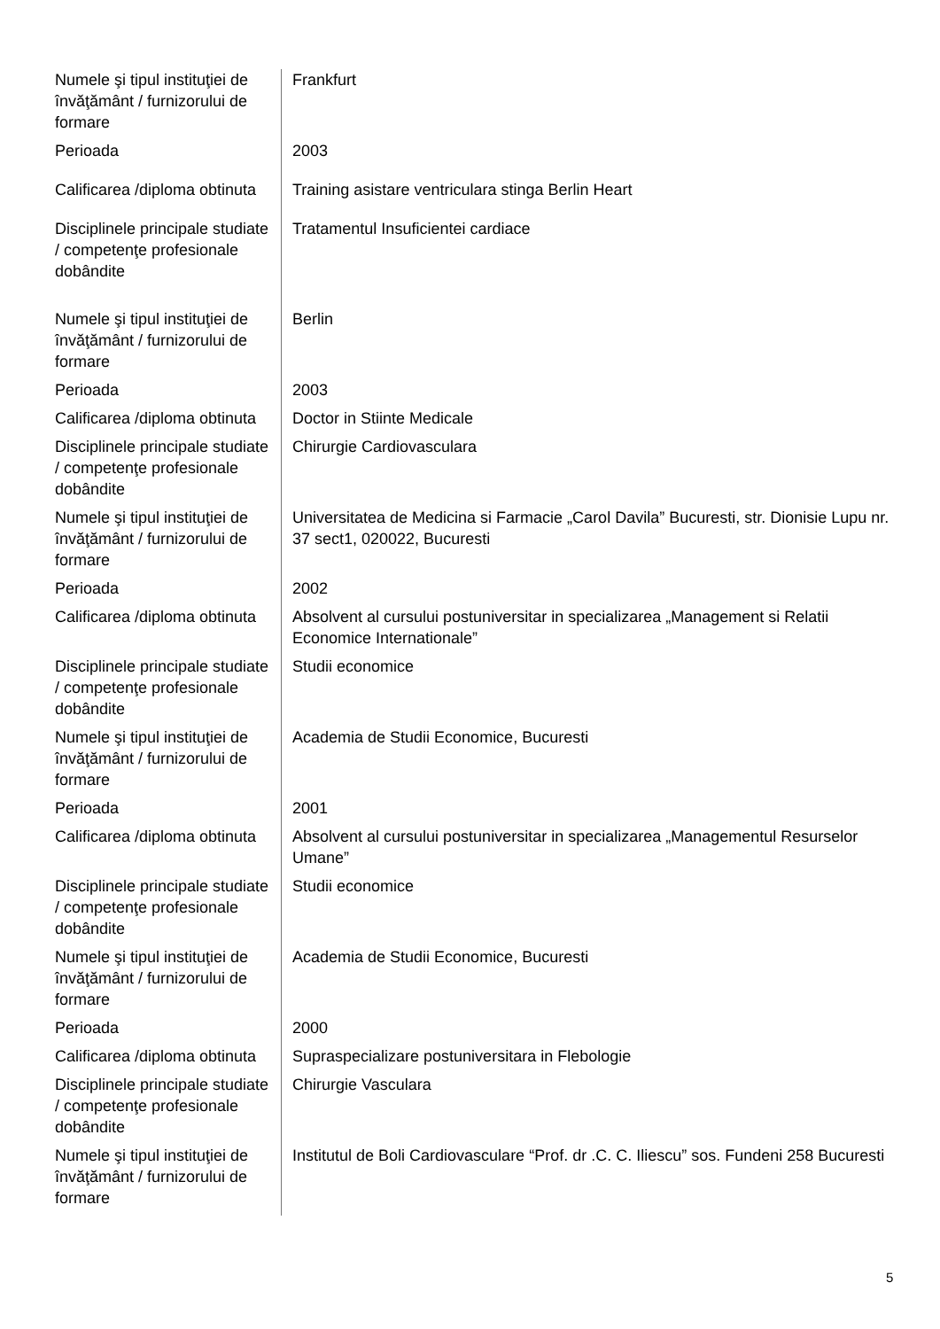| Numele şi tipul instituţiei de învăţământ / furnizorului de formare | Frankfurt |
| Perioada | 2003 |
| Calificarea /diploma obtinuta | Training asistare ventriculara stinga Berlin Heart |
| Disciplinele principale studiate / competenţe profesionale dobândite | Tratamentul Insuficientei cardiace |
| Numele şi tipul instituţiei de învăţământ / furnizorului de formare | Berlin |
| Perioada | 2003 |
| Calificarea /diploma obtinuta | Doctor in Stiinte Medicale |
| Disciplinele principale studiate / competenţe profesionale dobândite | Chirurgie Cardiovasculara |
| Numele şi tipul instituţiei de învăţământ / furnizorului de formare | Universitatea de Medicina si Farmacie „Carol Davila” Bucuresti, str. Dionisie Lupu nr. 37 sect1, 020022, Bucuresti |
| Perioada | 2002 |
| Calificarea /diploma obtinuta | Absolvent al cursului postuniversitar in specializarea „Management si Relatii Economice Internationale” |
| Disciplinele principale studiate / competenţe profesionale dobândite | Studii economice |
| Numele şi tipul instituţiei de învăţământ / furnizorului de formare | Academia de Studii Economice, Bucuresti |
| Perioada | 2001 |
| Calificarea /diploma obtinuta | Absolvent al cursului postuniversitar in specializarea „Managementul Resurselor Umane” |
| Disciplinele principale studiate / competenţe profesionale dobândite | Studii economice |
| Numele şi tipul instituţiei de învăţământ / furnizorului de formare | Academia de Studii Economice, Bucuresti |
| Perioada | 2000 |
| Calificarea /diploma obtinuta | Supraspecializare postuniversitara in Flebologie |
| Disciplinele principale studiate / competenţe profesionale dobândite | Chirurgie Vasculara |
| Numele şi tipul instituţiei de învăţământ / furnizorului de formare | Institutul de Boli Cardiovasculare “Prof. dr .C. C. Iliescu” sos. Fundeni 258 Bucuresti |
5